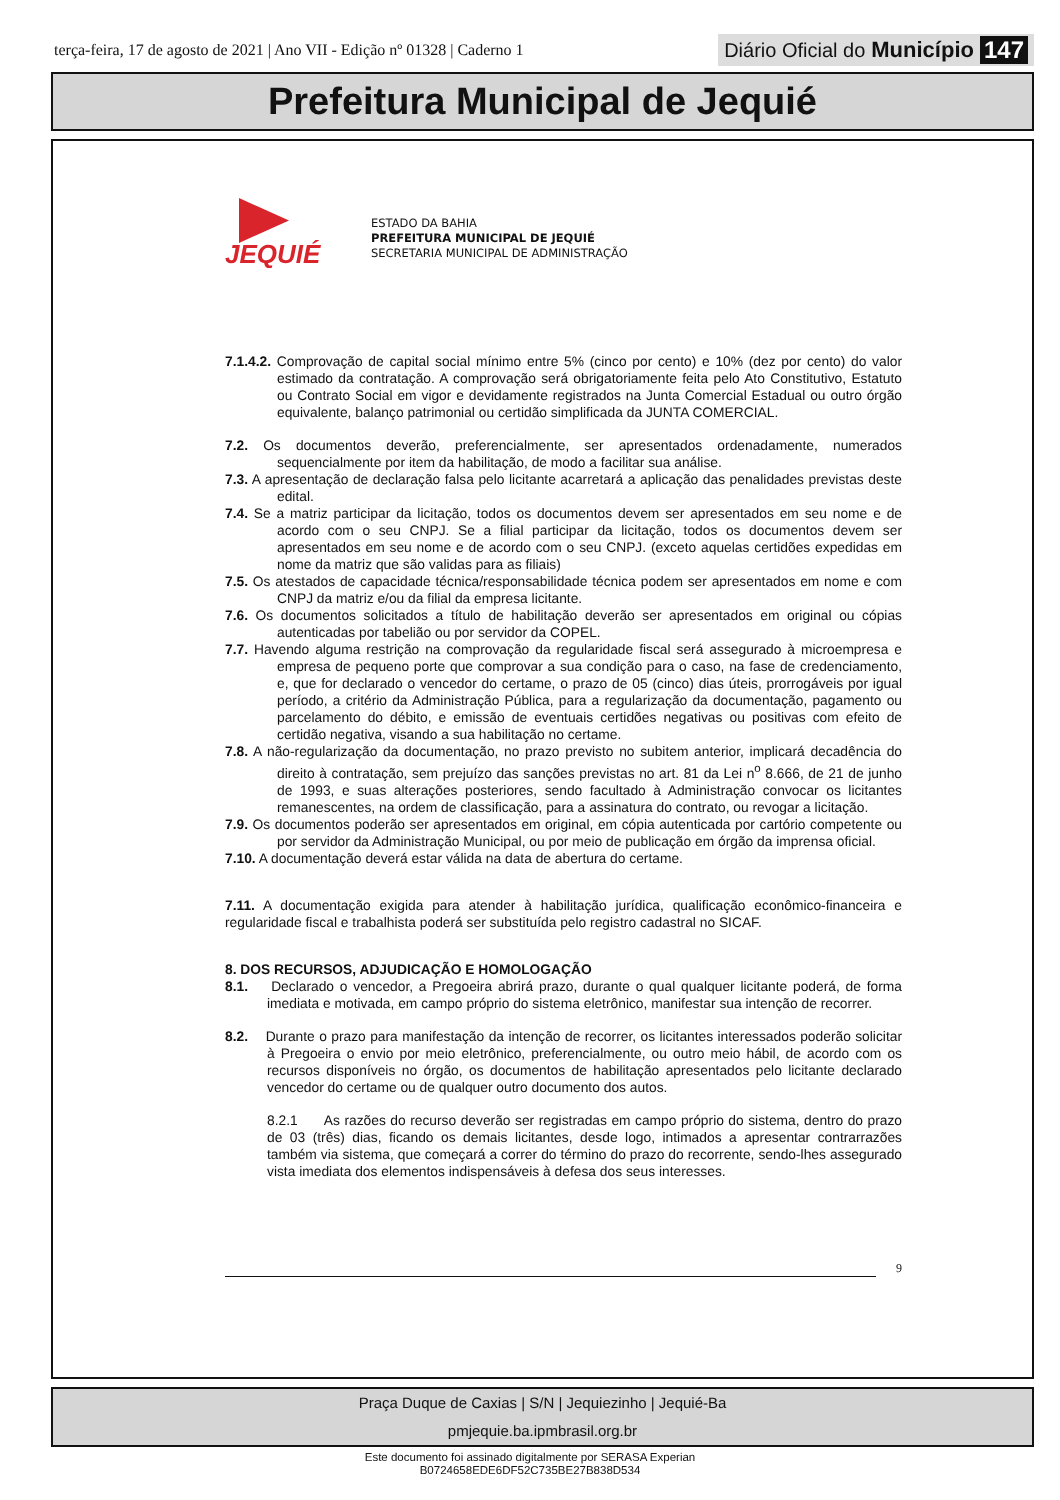terça-feira, 17 de agosto de 2021 | Ano VII - Edição nº 01328 | Caderno 1
Diário Oficial do Município 147
Prefeitura Municipal de Jequié
JEQUIÉ
ESTADO DA BAHIA
PREFEITURA MUNICIPAL DE JEQUIÉ
SECRETARIA MUNICIPAL DE ADMINISTRAÇÃO
7.1.4.2. Comprovação de capital social mínimo entre 5% (cinco por cento) e 10% (dez por cento) do valor estimado da contratação. A comprovação será obrigatoriamente feita pelo Ato Constitutivo, Estatuto ou Contrato Social em vigor e devidamente registrados na Junta Comercial Estadual ou outro órgão equivalente, balanço patrimonial ou certidão simplificada da JUNTA COMERCIAL.
7.2. Os documentos deverão, preferencialmente, ser apresentados ordenadamente, numerados sequencialmente por item da habilitação, de modo a facilitar sua análise.
7.3. A apresentação de declaração falsa pelo licitante acarretará a aplicação das penalidades previstas deste edital.
7.4. Se a matriz participar da licitação, todos os documentos devem ser apresentados em seu nome e de acordo com o seu CNPJ. Se a filial participar da licitação, todos os documentos devem ser apresentados em seu nome e de acordo com o seu CNPJ. (exceto aquelas certidões expedidas em nome da matriz que são validas para as filiais)
7.5. Os atestados de capacidade técnica/responsabilidade técnica podem ser apresentados em nome e com CNPJ da matriz e/ou da filial da empresa licitante.
7.6. Os documentos solicitados a título de habilitação deverão ser apresentados em original ou cópias autenticadas por tabelião ou por servidor da COPEL.
7.7. Havendo alguma restrição na comprovação da regularidade fiscal será assegurado à microempresa e empresa de pequeno porte que comprovar a sua condição para o caso, na fase de credenciamento, e, que for declarado o vencedor do certame, o prazo de 05 (cinco) dias úteis, prorrogáveis por igual período, a critério da Administração Pública, para a regularização da documentação, pagamento ou parcelamento do débito, e emissão de eventuais certidões negativas ou positivas com efeito de certidão negativa, visando a sua habilitação no certame.
7.8. A não-regularização da documentação, no prazo previsto no subitem anterior, implicará decadência do direito à contratação, sem prejuízo das sanções previstas no art. 81 da Lei n<sup>o</sup> 8.666, de 21 de junho de 1993, e suas alterações posteriores, sendo facultado à Administração convocar os licitantes remanescentes, na ordem de classificação, para a assinatura do contrato, ou revogar a licitação.
7.9. Os documentos poderão ser apresentados em original, em cópia autenticada por cartório competente ou por servidor da Administração Municipal, ou por meio de publicação em órgão da imprensa oficial.
7.10. A documentação deverá estar válida na data de abertura do certame.
7.11. A documentação exigida para atender à habilitação jurídica, qualificação econômico-financeira e regularidade fiscal e trabalhista poderá ser substituída pelo registro cadastral no SICAF.
8. DOS RECURSOS, ADJUDICAÇÃO E HOMOLOGAÇÃO
8.1. Declarado o vencedor, a Pregoeira abrirá prazo, durante o qual qualquer licitante poderá, de forma imediata e motivada, em campo próprio do sistema eletrônico, manifestar sua intenção de recorrer.
8.2. Durante o prazo para manifestação da intenção de recorrer, os licitantes interessados poderão solicitar à Pregoeira o envio por meio eletrônico, preferencialmente, ou outro meio hábil, de acordo com os recursos disponíveis no órgão, os documentos de habilitação apresentados pelo licitante declarado vencedor do certame ou de qualquer outro documento dos autos.
8.2.1 As razões do recurso deverão ser registradas em campo próprio do sistema, dentro do prazo de 03 (três) dias, ficando os demais licitantes, desde logo, intimados a apresentar contrarrazões também via sistema, que começará a correr do término do prazo do recorrente, sendo-lhes assegurado vista imediata dos elementos indispensáveis à defesa dos seus interesses.
9
Praça Duque de Caxias | S/N | Jequiezinho | Jequié-Ba
pmjequie.ba.ipmbrasil.org.br
Este documento foi assinado digitalmente por SERASA Experian
B0724658EDE6DF52C735BE27B838D534